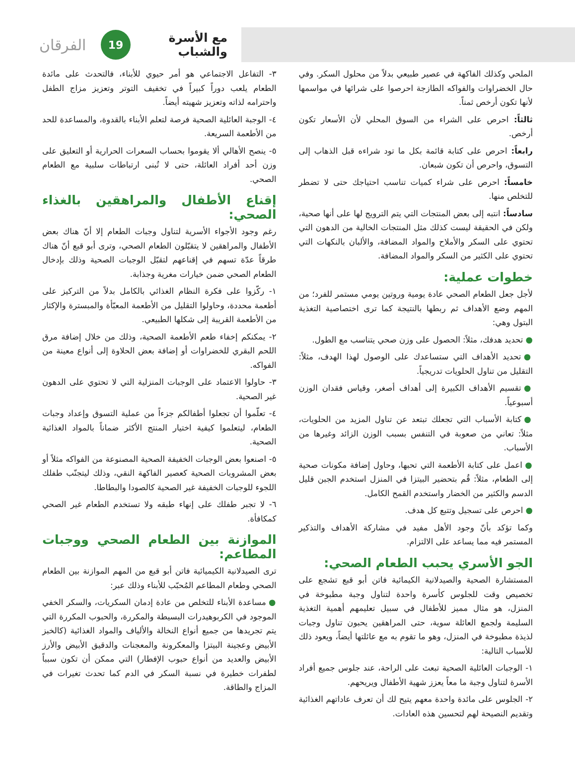مع الأسرة والشباب
19
الفرقان
الملحي وكذلك الفاكهة في عصير طبيعي بدلاً من محلول السكر. وفي حال الخضراوات والفواكه الطازجة احرصوا على شرائها في مواسمها لأنها تكون أرخص ثمناً.
ثالثاً: احرص على الشراء من السوق المحلي لأن الأسعار تكون أرخص.
رابعاً: احرص على كتابة قائمة بكل ما تود شراءه قبل الذهاب إلى التسوق، واحرص أن تكون شبعان.
خامساً: احرص على شراء كميات تناسب احتياجك حتى لا تضطر للتخلص منها.
سادساً: انتبه إلى بعض المنتجات التي يتم الترويج لها على أنها صحية، ولكن في الحقيقة ليست كذلك مثل المنتجات الخالية من الدهون التي تحتوي على السكر والأملاح والمواد المضافة، والألبان بالنكهات التي تحتوي على الكثير من السكر والمواد المضافة.
خطوات عملية:
لأجل جعل الطعام الصحي عادة يومية وروتين يومي مستمر للفرد؛ من المهم وضع الأهداف ثم ربطها بالنتيجة كما ترى اختصاصية التغذية البتول وهي:
● تحديد هدفك، مثلاً: الحصول على وزن صحي يتناسب مع الطول.
● تحديد الأهداف التي ستساعدك على الوصول لهذا الهدف، مثلاً: التقليل من تناول الحلويات تدريجياً.
● تقسيم الأهداف الكبيرة إلى أهداف أصغر، وقياس فقدان الوزن أسبوعياً.
● كتابة الأسباب التي تجعلك تبتعد عن تناول المزيد من الحلويات، مثلاً: تعاني من صعوبة في التنفس بسبب الوزن الزائد وغيرها من الأسباب.
● اعمل على كتابة الأطعمة التي تحبها، وحاول إضافة مكونات صحية إلى الطعام، مثلاً: قُم بتحضير البيتزا في المنزل استخدم الجبن قليل الدسم والكثير من الخضار واستخدم القمح الكامل.
● احرص على تسجيل وتتبع كل هدف.
وكما تؤكد بأنّ وجود الأهل مفيد في مشاركة الأهداف والتذكير المستمر فيه مما يساعد على الالتزام.
الجو الأسري يحبب الطعام الصحي:
المستشارة الصحية والصيدلانية الكيمائية فاتن أبو قبع تشجع على تخصيص وقت للجلوس كأسرة واحدة لتناول وجبة مطبوخة في المنزل، هو مثال مميز للأطفال في سبيل تعليمهم أهمية التغذية السليمة ولجمع العائلة سوية، حتى المراهقين يحبون تناول وجبات لذيذة مطبوخة في المنزل، وهو ما تقوم به مع عائلتها أيضاً، ويعود ذلك للأسباب التالية:
١- الوجبات العائلية الصحية تبعث على الراحة، عند جلوس جميع أفراد الأسرة لتناول وجبة ما معاً يعزز شهية الأطفال ويريحهم.
٢- الجلوس على مائدة واحدة معهم يتيح لك أن تعرف عاداتهم الغذائية وتقديم النصيحة لهم لتحسين هذه العادات.
٣- التفاعل الاجتماعي هو أمر حيوي للأبناء، فالتحدث على مائدة الطعام يلعب دوراً كبيراً في تخفيف التوتر وتعزيز مزاج الطفل واحترامه لذاته وتعزيز شهيته أيضاً.
٤- الوجبة العائلية الصحية فرصة لتعلم الأبناء بالقدوة، والمساعدة للحد من الأطعمة السريعة.
٥- ينصح الأهالي ألا يقوموا بحساب السعرات الحرارية أو التعليق على وزن أحد أفراد العائلة، حتى لا تُبنى ارتباطات سلبية مع الطعام الصحي.
إقناع الأطفال والمراهقين بالغذاء الصحي:
رغم وجود الأجواء الأسرية لتناول وجبات الطعام إلا أنّ هناك بعض الأطفال والمراهقين لا يتقبّلون الطعام الصحي، وترى أبو قبع أنّ هناك طرقاً عدّة تسهم في إقناعهم لتقبّل الوجبات الصحية وذلك بإدخال الطعام الصحي ضمن خيارات مغرية وجذابة.
١- ركّزوا على فكرة النظام الغذائي بالكامل بدلاً من التركيز على أطعمة محددة، وحاولوا التقليل من الأطعمة المعبّأة والمبسترة والإكثار من الأطعمة القريبة إلى شكلها الطبيعي.
٢- يمكنكم إخفاء طعم الأطعمة الصحية، وذلك من خلال إضافة مرق اللحم البقري للخضراوات أو إضافة بعض الحلاوة إلى أنواع معينة من الفواكه.
٣- حاولوا الاعتماد على الوجبات المنزلية التي لا تحتوي على الدهون غير الصحية.
٤- تعلّموا أن تجعلوا أطفالكم جزءاً من عملية التسوق وإعداد وجبات الطعام، ليتعلموا كيفية اختيار المنتج الأكثر ضماناً بالمواد الغذائية الصحية.
٥- اصنعوا بعض الوجبات الخفيفة الصحية المصنوعة من الفواكه مثلاً أو بعض المشروبات الصحية كعصير الفاكهة النقي، وذلك ليتجنّب طفلك اللجوء للوجبات الخفيفة غير الصحية كالصودا والبطاطا.
٦- لا تجبر طفلك على إنهاء طبقه ولا تستخدم الطعام غير الصحي كمكافأة.
الموازنة بين الطعام الصحي ووجبات المطاعم:
ترى الصيدلانية الكيميائية فاتن أبو قبع من المهم الموازنة بين الطعام الصحي وطعام المطاعم المُحبّب للأبناء وذلك عبر:
● مساعدة الأبناء للتخلص من عادة إدمان السكريات، والسكر الخفي الموجود في الكربوهيدرات البسيطة والمكررة، والحبوب المكررة التي يتم تجريدها من جميع أنواع النخالة والألياف والمواد الغذائية (كالخبز الأبيض وعجينة البيتزا والمعكرونة والمعجنات والدقيق الأبيض والأرز الأبيض والعديد من أنواع حبوب الإفطار) التي ممكن أن تكون سبباً لطفرات خطيرة في نسبة السكر في الدم كما تحدث تغيرات في المزاج والطاقة.